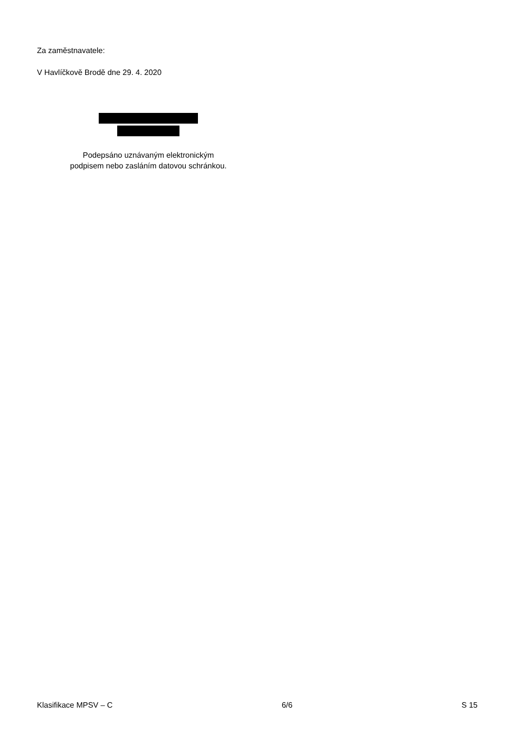Za zaměstnavatele:
V Havlíčkově Brodě dne 29. 4. 2020
Podepsáno uznávaným elektronickým
podpisem nebo zasláním datovou schránkou.
Klasifikace MPSV – C 6/6 S 15